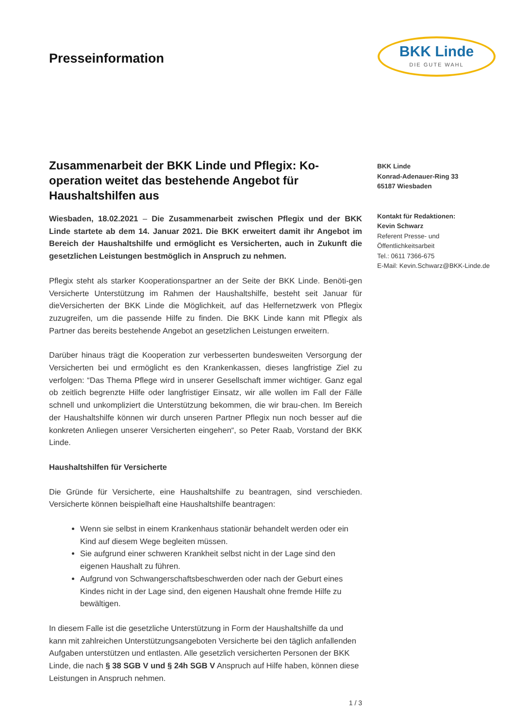Presseinformation
BKK Linde
DIE GUTE WAHL
Zusammenarbeit der BKK Linde und Pflegix: Ko-operation weitet das bestehende Angebot für Haushaltshilfen aus
Wiesbaden, 18.02.2021 – Die Zusammenarbeit zwischen Pflegix und der BKK Linde startete ab dem 14. Januar 2021. Die BKK erweitert damit ihr Angebot im Bereich der Haushaltshilfe und ermöglicht es Versicherten, auch in Zukunft die gesetzlichen Leistungen bestmöglich in Anspruch zu nehmen.
Pflegix steht als starker Kooperationspartner an der Seite der BKK Linde. Benöti-gen Versicherte Unterstützung im Rahmen der Haushaltshilfe, besteht seit Januar für dieVersicherten der BKK Linde die Möglichkeit, auf das Helfernetzwerk von Pflegix zuzugreifen, um die passende Hilfe zu finden. Die BKK Linde kann mit Pflegix als Partner das bereits bestehende Angebot an gesetzlichen Leistungen erweitern.
Darüber hinaus trägt die Kooperation zur verbesserten bundesweiten Versorgung der Versicherten bei und ermöglicht es den Krankenkassen, dieses langfristige Ziel zu verfolgen: “Das Thema Pflege wird in unserer Gesellschaft immer wichtiger. Ganz egal ob zeitlich begrenzte Hilfe oder langfristiger Einsatz, wir alle wollen im Fall der Fälle schnell und unkompliziert die Unterstützung bekommen, die wir brau-chen. Im Bereich der Haushaltshilfe können wir durch unseren Partner Pflegix nun noch besser auf die konkreten Anliegen unserer Versicherten eingehen“, so Peter Raab, Vorstand der BKK Linde.
Haushaltshilfen für Versicherte
Die Gründe für Versicherte, eine Haushaltshilfe zu beantragen, sind verschieden. Versicherte können beispielhaft eine Haushaltshilfe beantragen:
Wenn sie selbst in einem Krankenhaus stationär behandelt werden oder ein Kind auf diesem Wege begleiten müssen.
Sie aufgrund einer schweren Krankheit selbst nicht in der Lage sind den eigenen Haushalt zu führen.
Aufgrund von Schwangerschaftsbeschwerden oder nach der Geburt eines Kindes nicht in der Lage sind, den eigenen Haushalt ohne fremde Hilfe zu bewältigen.
In diesem Falle ist die gesetzliche Unterstützung in Form der Haushaltshilfe da und kann mit zahlreichen Unterstützungsangeboten Versicherte bei den täglich anfallenden Aufgaben unterstützen und entlasten. Alle gesetzlich versicherten Personen der BKK Linde, die nach § 38 SGB V und § 24h SGB V Anspruch auf Hilfe haben, können diese Leistungen in Anspruch nehmen.
1 / 3
BKK Linde
Konrad-Adenauer-Ring 33
65187 Wiesbaden
Kontakt für Redaktionen:
Kevin Schwarz
Referent Presse- und
Öffentlichkeitsarbeit
Tel.: 0611 7366-675
E-Mail: Kevin.Schwarz@BKK-Linde.de